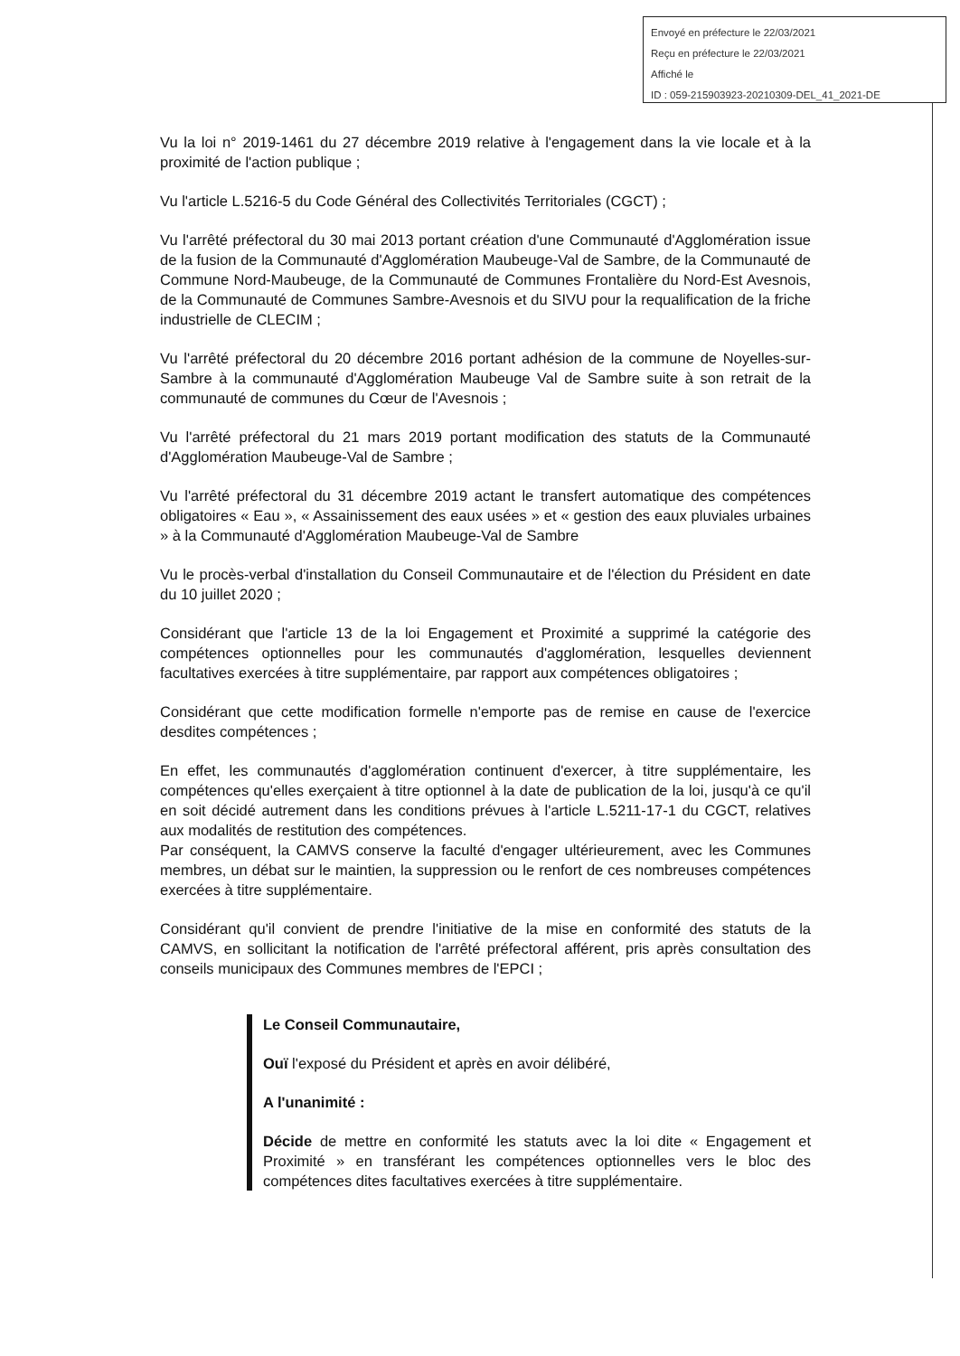Envoyé en préfecture le 22/03/2021
Reçu en préfecture le 22/03/2021
Affiché le
ID : 059-215903923-20210309-DEL_41_2021-DE
Vu la loi n° 2019-1461 du 27 décembre 2019 relative à l'engagement dans la vie locale et à la proximité de l'action publique ;
Vu l'article L.5216-5 du Code Général des Collectivités Territoriales (CGCT) ;
Vu l'arrêté préfectoral du 30 mai 2013 portant création d'une Communauté d'Agglomération issue de la fusion de la Communauté d'Agglomération Maubeuge-Val de Sambre, de la Communauté de Commune Nord-Maubeuge, de la Communauté de Communes Frontalière du Nord-Est Avesnois, de la Communauté de Communes Sambre-Avesnois et du SIVU pour la requalification de la friche industrielle de CLECIM ;
Vu l'arrêté préfectoral du 20 décembre 2016 portant adhésion de la commune de Noyelles-sur-Sambre à la communauté d'Agglomération Maubeuge Val de Sambre suite à son retrait de la communauté de communes du Cœur de l'Avesnois ;
Vu l'arrêté préfectoral du 21 mars 2019 portant modification des statuts de la Communauté d'Agglomération Maubeuge-Val de Sambre ;
Vu l'arrêté préfectoral du 31 décembre 2019 actant le transfert automatique des compétences obligatoires « Eau », « Assainissement des eaux usées » et « gestion des eaux pluviales urbaines » à la Communauté d'Agglomération Maubeuge-Val de Sambre
Vu le procès-verbal d'installation du Conseil Communautaire et de l'élection du Président en date du 10 juillet 2020 ;
Considérant que l'article 13 de la loi Engagement et Proximité a supprimé la catégorie des compétences optionnelles pour les communautés d'agglomération, lesquelles deviennent facultatives exercées à titre supplémentaire, par rapport aux compétences obligatoires ;
Considérant que cette modification formelle n'emporte pas de remise en cause de l'exercice desdites compétences ;
En effet, les communautés d'agglomération continuent d'exercer, à titre supplémentaire, les compétences qu'elles exerçaient à titre optionnel à la date de publication de la loi, jusqu'à ce qu'il en soit décidé autrement dans les conditions prévues à l'article L.5211-17-1 du CGCT, relatives aux modalités de restitution des compétences.
Par conséquent, la CAMVS conserve la faculté d'engager ultérieurement, avec les Communes membres, un débat sur le maintien, la suppression ou le renfort de ces nombreuses compétences exercées à titre supplémentaire.
Considérant qu'il convient de prendre l'initiative de la mise en conformité des statuts de la CAMVS, en sollicitant la notification de l'arrêté préfectoral afférent, pris après consultation des conseils municipaux des Communes membres de l'EPCI ;
Le Conseil Communautaire,
Ouï l'exposé du Président et après en avoir délibéré,
A l'unanimité :
Décide de mettre en conformité les statuts avec la loi dite « Engagement et Proximité » en transférant les compétences optionnelles vers le bloc des compétences dites facultatives exercées à titre supplémentaire.